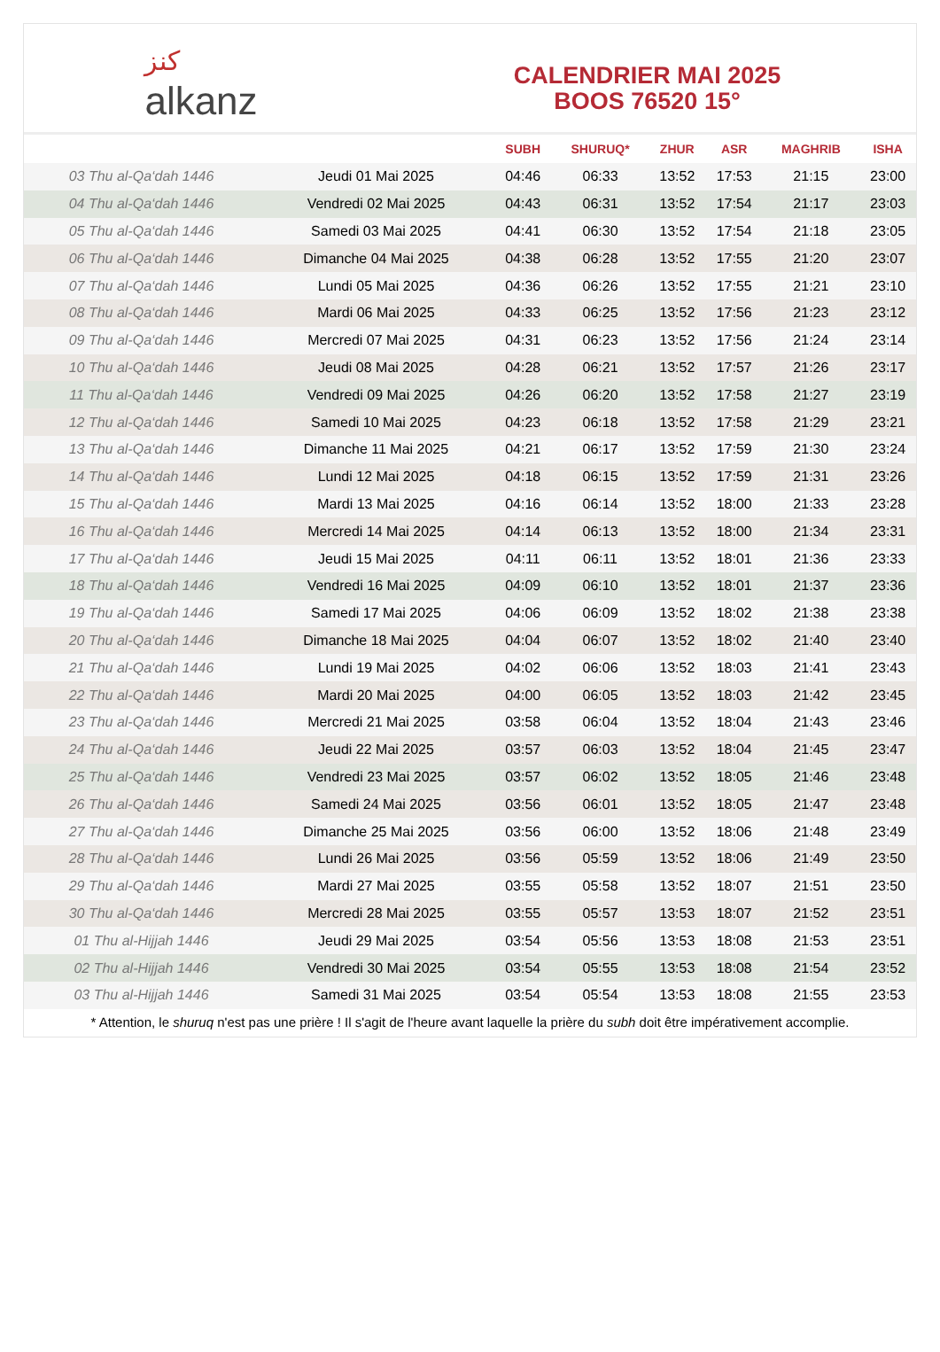ﻛﻨﺰ
alkanz
CALENDRIER MAI 2025
BOOS 76520 15°
| | | SUBH | SHURUQ* | ZHUR | ASR | MAGHRIB | ISHA |
| --- | --- | --- | --- | --- | --- | --- | --- |
| 03 Thu al-Qa‘dah 1446 | Jeudi 01 Mai 2025 | 04:46 | 06:33 | 13:52 | 17:53 | 21:15 | 23:00 |
| 04 Thu al-Qa‘dah 1446 | Vendredi 02 Mai 2025 | 04:43 | 06:31 | 13:52 | 17:54 | 21:17 | 23:03 |
| 05 Thu al-Qa‘dah 1446 | Samedi 03 Mai 2025 | 04:41 | 06:30 | 13:52 | 17:54 | 21:18 | 23:05 |
| 06 Thu al-Qa‘dah 1446 | Dimanche 04 Mai 2025 | 04:38 | 06:28 | 13:52 | 17:55 | 21:20 | 23:07 |
| 07 Thu al-Qa‘dah 1446 | Lundi 05 Mai 2025 | 04:36 | 06:26 | 13:52 | 17:55 | 21:21 | 23:10 |
| 08 Thu al-Qa‘dah 1446 | Mardi 06 Mai 2025 | 04:33 | 06:25 | 13:52 | 17:56 | 21:23 | 23:12 |
| 09 Thu al-Qa‘dah 1446 | Mercredi 07 Mai 2025 | 04:31 | 06:23 | 13:52 | 17:56 | 21:24 | 23:14 |
| 10 Thu al-Qa‘dah 1446 | Jeudi 08 Mai 2025 | 04:28 | 06:21 | 13:52 | 17:57 | 21:26 | 23:17 |
| 11 Thu al-Qa‘dah 1446 | Vendredi 09 Mai 2025 | 04:26 | 06:20 | 13:52 | 17:58 | 21:27 | 23:19 |
| 12 Thu al-Qa‘dah 1446 | Samedi 10 Mai 2025 | 04:23 | 06:18 | 13:52 | 17:58 | 21:29 | 23:21 |
| 13 Thu al-Qa‘dah 1446 | Dimanche 11 Mai 2025 | 04:21 | 06:17 | 13:52 | 17:59 | 21:30 | 23:24 |
| 14 Thu al-Qa‘dah 1446 | Lundi 12 Mai 2025 | 04:18 | 06:15 | 13:52 | 17:59 | 21:31 | 23:26 |
| 15 Thu al-Qa‘dah 1446 | Mardi 13 Mai 2025 | 04:16 | 06:14 | 13:52 | 18:00 | 21:33 | 23:28 |
| 16 Thu al-Qa‘dah 1446 | Mercredi 14 Mai 2025 | 04:14 | 06:13 | 13:52 | 18:00 | 21:34 | 23:31 |
| 17 Thu al-Qa‘dah 1446 | Jeudi 15 Mai 2025 | 04:11 | 06:11 | 13:52 | 18:01 | 21:36 | 23:33 |
| 18 Thu al-Qa‘dah 1446 | Vendredi 16 Mai 2025 | 04:09 | 06:10 | 13:52 | 18:01 | 21:37 | 23:36 |
| 19 Thu al-Qa‘dah 1446 | Samedi 17 Mai 2025 | 04:06 | 06:09 | 13:52 | 18:02 | 21:38 | 23:38 |
| 20 Thu al-Qa‘dah 1446 | Dimanche 18 Mai 2025 | 04:04 | 06:07 | 13:52 | 18:02 | 21:40 | 23:40 |
| 21 Thu al-Qa‘dah 1446 | Lundi 19 Mai 2025 | 04:02 | 06:06 | 13:52 | 18:03 | 21:41 | 23:43 |
| 22 Thu al-Qa‘dah 1446 | Mardi 20 Mai 2025 | 04:00 | 06:05 | 13:52 | 18:03 | 21:42 | 23:45 |
| 23 Thu al-Qa‘dah 1446 | Mercredi 21 Mai 2025 | 03:58 | 06:04 | 13:52 | 18:04 | 21:43 | 23:46 |
| 24 Thu al-Qa‘dah 1446 | Jeudi 22 Mai 2025 | 03:57 | 06:03 | 13:52 | 18:04 | 21:45 | 23:47 |
| 25 Thu al-Qa‘dah 1446 | Vendredi 23 Mai 2025 | 03:57 | 06:02 | 13:52 | 18:05 | 21:46 | 23:48 |
| 26 Thu al-Qa‘dah 1446 | Samedi 24 Mai 2025 | 03:56 | 06:01 | 13:52 | 18:05 | 21:47 | 23:48 |
| 27 Thu al-Qa‘dah 1446 | Dimanche 25 Mai 2025 | 03:56 | 06:00 | 13:52 | 18:06 | 21:48 | 23:49 |
| 28 Thu al-Qa‘dah 1446 | Lundi 26 Mai 2025 | 03:56 | 05:59 | 13:52 | 18:06 | 21:49 | 23:50 |
| 29 Thu al-Qa‘dah 1446 | Mardi 27 Mai 2025 | 03:55 | 05:58 | 13:52 | 18:07 | 21:51 | 23:50 |
| 30 Thu al-Qa‘dah 1446 | Mercredi 28 Mai 2025 | 03:55 | 05:57 | 13:53 | 18:07 | 21:52 | 23:51 |
| 01 Thu al-Hijjah 1446 | Jeudi 29 Mai 2025 | 03:54 | 05:56 | 13:53 | 18:08 | 21:53 | 23:51 |
| 02 Thu al-Hijjah 1446 | Vendredi 30 Mai 2025 | 03:54 | 05:55 | 13:53 | 18:08 | 21:54 | 23:52 |
| 03 Thu al-Hijjah 1446 | Samedi 31 Mai 2025 | 03:54 | 05:54 | 13:53 | 18:08 | 21:55 | 23:53 |
* Attention, le shuruq n'est pas une prière ! Il s'agit de l'heure avant laquelle la prière du subh doit être impérativement accomplie.